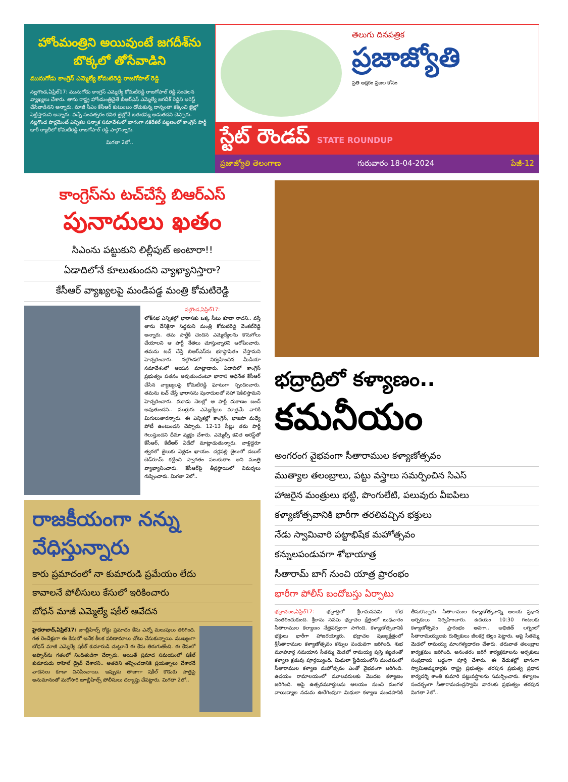హోంమంత్రిని అయివుంటే జగదీశ్‌ను బొక్కలో తోసేవాడిని
మునుగోడు కాంగ్రెస్ ఎమ్మెల్యే కోమటిరెడ్డి రాజగోపాల్ రెడ్డి
నల్లగొండ,ఏప్రిల్17: మునుగోడు కాంగ్రెస్ ఎమ్మెల్యే కోమటిరెడ్డి రాజగోపాల్ రెడ్డి సంచలన వ్యాఖ్యలు చేశారు. తాను రాష్ట్ర హోంమంత్రినైతే బీఆర్ఎస్ ఎమ్మెల్యే జగదీశ్ రెడ్డిని అరెస్ట్ చేసేవాడినని అన్నారు. మాజీ సీఎం కేసీఆర్ కుటుంబం దోచుకున్న దాన్నంతా కక్కించి జైల్లో పెట్టిస్తామని అన్నారు. వచ్చే సంవత్సరం కవిత జైల్లోనే బతుకమ్మ ఆడుతదని చెప్పారు. నల్లగొండ పార్లమెంట్ ఎన్నికల సన్నాక సమావేశంలో భాగంగా నకిరేకల్ పట్టణంలో కాంగ్రెస్ పార్టీ భారీ ర్యాలీలో కోమటిరెడ్డి రాజగోపాల్ రెడ్డి పాల్గొన్నారు.
మిగతా 2లో..
తెలుగు దినపత్రిక
ప్రజాజ్యోతి
ప్రతి అక్షరం ప్రజల కోసం
స్టేట్ రౌండప్ STATE ROUNDUP
ప్రజాజ్యోతి తెలంగాణ గురువారం 18-04-2024 పేజీ-12
కాంగ్రెస్‌ను టచ్‌చేస్తే బిఆర్ఎస్
పునాదులు ఖతం
సిఎంను పట్టుకుని లిల్లీపుట్ అంటారా!!
ఏడాదిలోనే కూలుతుందని వ్యాఖ్యానిస్తారా?
కేసీఆర్ వ్యాఖ్యలపై మండిపడ్డ మంత్రి కోమటిరెడ్డి
నల్గొండ,ఏప్రిల్17:
లోక్‌సభ ఎన్నికల్లో భారాసకు ఒక్క సీటు కూడా రాదని.. వస్తే తాను దేనికైనా సిద్ధమని మంత్రి కోమటిరెడ్డి వెంకట్‌రెడ్డి అన్నారు. తమ పార్టీకి చెందిన ఎమ్మెల్యేలను కొనుగోలు చేయాలని ఆ పార్టీ నేతలు చూస్తున్నారని ఆరోపించారు. తమను టచ్ చేస్తే బిఆర్ఎస్‌ను భూస్థాపితం చేస్తామని హెచ్చరించారు. నల్గొండలో నిర్వహించిన మీడియా సమావేశంలో ఆయన మాట్లాడారు. ఏడాదిలో కాంగ్రెస్ ప్రభుత్వం పతనం అవుతుందంటూ భారాస అధినేత కేసీఆర్ చేసిన వ్యాఖ్యలపై కోమటిరెడ్డి ఘాటుగా స్పందించారు. తమను టచ్ చేస్తే భారాసను పునాదులతో సహా పెకిలిస్తామని హెచ్చరించారు. మూడు నెలల్లో ఆ పార్టీ దుకాణం బంద్ అవుతుందని.. ముగ్గురు ఎమ్మెల్యేలు మాత్రమే వారికి మిగులుతారన్నారు. ఈ ఎన్నికల్లో కాంగ్రెస్, భాజపా మధ్యే పోటీ ఉంటుందని చెప్పారు. 12-13 సీట్లు తమ పార్టీ గెలుస్తుందని ధీమా వ్యక్తం చేశారు. ఎమ్మెల్సీ కవిత అరెస్ట్‌తో కేసీఆర్, కేటీఆర్ ఏదేదో మాట్లాడుతున్నారు. వాళ్లిద్దరూ త్వరలో జైలుకు వెళ్లడం ఖాయం. చర్లపల్లి జైలులో డబుల్ బెడ్‌రూమ్ కట్టించి స్వాగతం పలుకుతాం అని మంత్రి వ్యాఖ్యానించారు. కేసీఆర్‌పై తీవ్రస్థాయిలో విమర్శలు గుప్పించారు. మిగతా 2లో..
రాజకీయంగా నన్ను వేధిస్తున్నారు
కారు ప్రమాదంలో నా కుమారుడి ప్రమేయం లేదు
కావాలనే పోలీసులు కేసులో ఇరికించారు
బోధన్ మాజీ ఎమ్మెల్యే షకీల్ ఆవేదన
హైదరాబాద్,ఏప్రిల్17: జూబ్లీహిల్స్ రోడ్డు ప్రమాదం కేసు ఎన్నో మలుపులు తిరిగింది. గత రెండేళ్లుగా ఈ కేసులో అనేక కీలక పరిణామాలు చోటు చేసుకున్నాయి. ముఖ్యంగా బోధన్ మాజీ ఎమ్మెల్యే షకీల్ కుమారుడి చుట్టూనే ఈ కేసు తిరుగుతోంది. ఈ కేసులో అఫ్నాన్‌ను గతంలో నిందితుడిగా చేర్చారు. అయితే ప్రమాద సమయంలో షకీల్ కుమారుడు రాహెల్ డ్రైవ్ చేశారని.. అతడిని తప్పించడానికి ప్రయత్నాలు చేశారనే వాదనలు కూడా వినిపించాయి. ఇప్పుడు తాజాగా షకీల్ కొడుకు పాత్రపై అనుమానంతో మరోసారి జూబ్లీహిల్స్ పోలీసులు దర్యాప్తు చేపట్టారు. మిగతా 2లో..
భద్రాద్రిలో కళ్యాణం..
కమనీయం
అంగరంగ వైభవంగా సీతారాముల కళ్యాణోత్సవం
ముత్యాల తలంబ్రాలు, పట్టు వస్త్రాలు సమర్పించిన సిఎస్
హాజరైన మంత్రులు భట్టి, పొంగులేటి, పలువురు వీఐపిలు
కళ్యాణోత్సవానికి భారీగా తరలివచ్చిన భక్తులు
నేడు స్వామివారి పట్టాభిషేక మహోత్సవం
కన్నులపండువగా శోభాయాత్ర
సీతారామ్ బాగ్ నుంచి యాత్ర ప్రారంభం
భారీగా పోలీస్ బందోబస్తు ఏర్పాటు
భద్రాచలం,ఏప్రిల్17: భద్రాద్రిలో శ్రీరామనవమి శోభ సంతరించుకుంది. శ్రీరామ నవమి భద్రాచల క్షేత్రంలో బుధవారం సీతారాముల కల్యాణం నేత్రపర్వంగా సాగింది. కళ్యాణోత్సవానికి భక్తులు భారీగా హాజరయ్యారు. భద్రాచల పుణ్యక్షేత్రంలో శ్రీసీతారాముల కళ్యాణోత్సవం కన్నుల పండువగా జరిగింది. శుభ మూహూర్త సమయాన సీతమ్మ మెడలో రామయ్య పుస్తె కట్టడంతో కళ్యాణ క్రతువు పూర్తయ్యింది. మిథులా స్టేడియంలోని మండపంలో సీతారాముల కళ్యాణ మహోత్సవం ఎంతో వైభవంగా జరిగింది. ఉదయం రామాలయంలో మూలవరులకు మొదట కళ్యాణం జరిగింది. ఆపై ఉత్సవమూర్తులను ఆలయం నుంచి మంగళ వాయిద్యాల నడుమ ఊరేగింపుగా మిథులా కళ్యాణ మండపానికి తీసుకొచ్చారు. సీతారాముల కళ్యాణోత్సవాన్ని ఆలయ ప్రధాన అర్చకులు నిర్వహించారు. ఉదయం 10:30 గంటలకు కళ్యాణోత్సవం ప్రారంభం అవగా.. అభిజిత్ లగ్నంలో సీతారామయ్యలకు రుత్వికులు జీలకర్ర బెల్లం పెట్టారు. ఆపై సీతమ్మ మెడలో రామయ్య మాంగళ్యధారణ చేశారు. తరువాత తలంబ్రాల కార్యక్రమం జరిగింది. అనంతరం జరిగే కార్యక్రమాలను అర్చకులు సంప్రదాయ బద్దంగా పూర్తి చేశారు. ఈ వేడుకల్లో భాగంగా స్వామిఅమ్మవార్లకు రాష్ట్ర ప్రభుత్వం తరపున ప్రభుత్వ ప్రధాన కార్యదర్శి శాంతి కుమారి పట్టువస్త్రాలను సమర్పించారు. కళ్యాణం సందర్భంగా సీతారామచంద్రస్వామి వారలకు ప్రభుత్వం తరపున మిగతా 2లో..